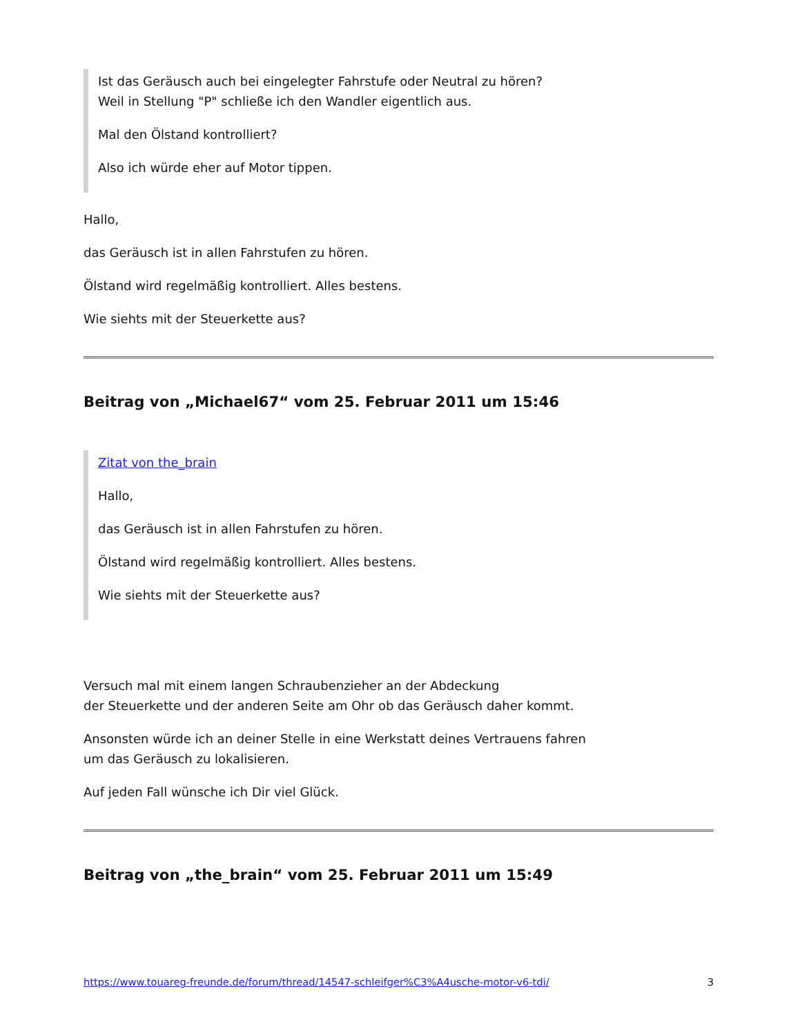Ist das Geräusch auch bei eingelegter Fahrstufe oder Neutral zu hören?
Weil in Stellung "P" schließe ich den Wandler eigentlich aus.
Mal den Ölstand kontrolliert?
Also ich würde eher auf Motor tippen.
Hallo,
das Geräusch ist in allen Fahrstufen zu hören.
Ölstand wird regelmäßig kontrolliert. Alles bestens.
Wie siehts mit der Steuerkette aus?
Beitrag von „Michael67“ vom 25. Februar 2011 um 15:46
Zitat von the_brain
Hallo,
das Geräusch ist in allen Fahrstufen zu hören.
Ölstand wird regelmäßig kontrolliert. Alles bestens.
Wie siehts mit der Steuerkette aus?
Versuch mal mit einem langen Schraubenzieher an der Abdeckung
der Steuerkette und der anderen Seite am Ohr ob das Geräusch daher kommt.
Ansonsten würde ich an deiner Stelle in eine Werkstatt deines Vertrauens fahren
um das Geräusch zu lokalisieren.
Auf jeden Fall wünsche ich Dir viel Glück.
Beitrag von „the_brain“ vom 25. Februar 2011 um 15:49
https://www.touareg-freunde.de/forum/thread/14547-schleifger%C3%A4usche-motor-v6-tdi/ 3